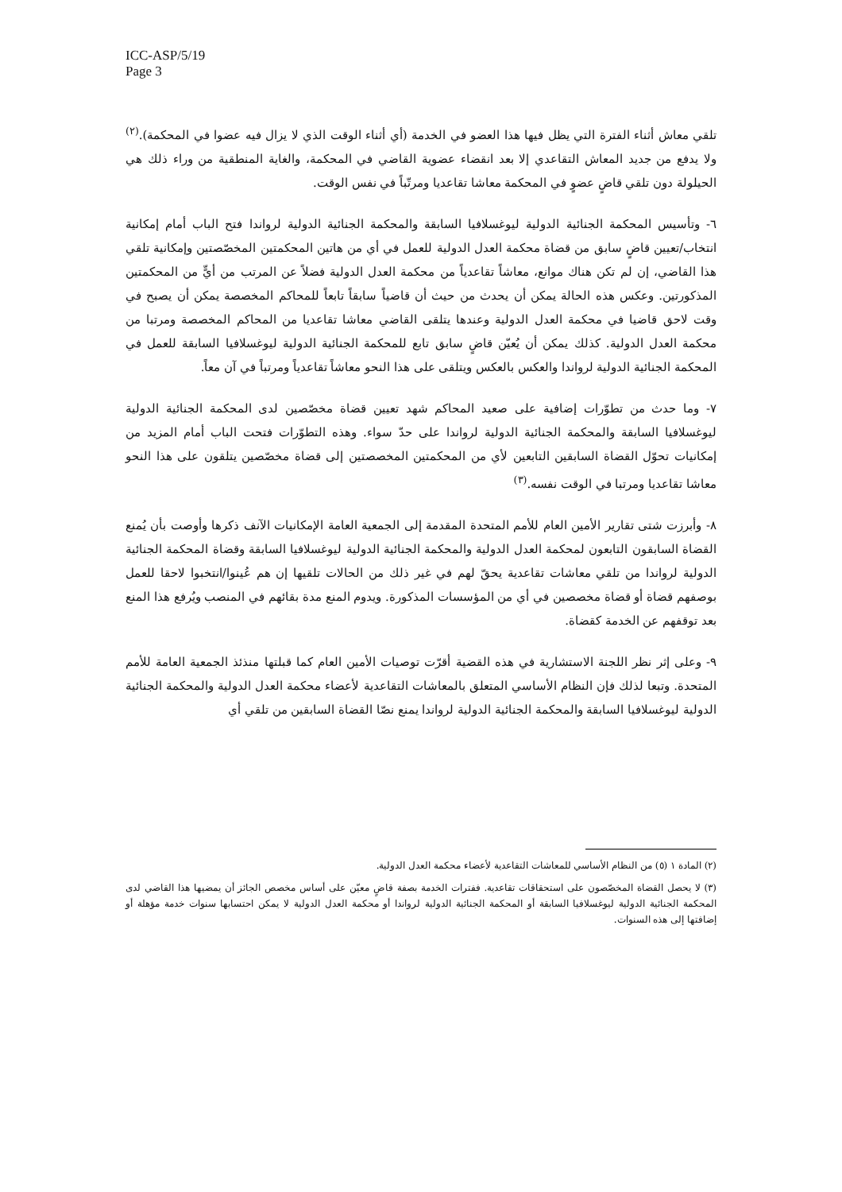ICC-ASP/5/19
Page 3
تلقي معاش أثناء الفترة التي يظل فيها هذا العضو في الخدمة (أي أثناء الوقت الذي لا يزال فيه عضوا في المحكمة).<sup>(٢)</sup> ولا يدفع من جديد المعاش التقاعدي إلا بعد انقضاء عضوية القاضي في المحكمة، والغاية المنطقية من وراء ذلك هي الحيلولة دون تلقي قاضٍ عضوٍ في المحكمة معاشا تقاعديا ومرتّباً في نفس الوقت.
٦- وتأسيس المحكمة الجنائية الدولية ليوغسلافيا السابقة والمحكمة الجنائية الدولية لرواندا فتح الباب أمام إمكانية انتخاب/تعيين قاضٍ سابق من قضاة محكمة العدل الدولية للعمل في أي من هاتين المحكمتين المخصّصتين وإمكانية تلقي هذا القاضي، إن لم تكن هناك موانع، معاشاً تقاعدياً من محكمة العدل الدولية فضلاً عن المرتب من أيٍّ من المحكمتين المذكورتين. وعكس هذه الحالة يمكن أن يحدث من حيث أن قاضياً سابقاً تابعاً للمحاكم المخصصة يمكن أن يصبح في وقت لاحق قاضيا في محكمة العدل الدولية وعندها يتلقى القاضي معاشا تقاعديا من المحاكم المخصصة ومرتبا من محكمة العدل الدولية. كذلك يمكن أن يُعيّن قاضٍ سابق تابع للمحكمة الجنائية الدولية ليوغسلافيا السابقة للعمل في المحكمة الجنائية الدولية لرواندا والعكس بالعكس ويتلقى على هذا النحو معاشاً تقاعدياً ومرتباً في آن معاً.
٧- وما حدث من تطوّرات إضافية على صعيد المحاكم شهد تعيين قضاة مخصّصين لدى المحكمة الجنائية الدولية ليوغسلافيا السابقة والمحكمة الجنائية الدولية لرواندا على حدّ سواء. وهذه التطوّرات فتحت الباب أمام المزيد من إمكانيات تحوّل القضاة السابقين التابعين لأي من المحكمتين المخصصتين إلى قضاة مخصّصين يتلقون على هذا النحو معاشا تقاعديا ومرتبا في الوقت نفسه.<sup>(٣)</sup>
٨- وأبرزت شتى تقارير الأمين العام للأمم المتحدة المقدمة إلى الجمعية العامة الإمكانيات الآنف ذكرها وأوصت بأن يُمنع القضاة السابقون التابعون لمحكمة العدل الدولية والمحكمة الجنائية الدولية ليوغسلافيا السابقة وقضاة المحكمة الجنائية الدولية لرواندا من تلقي معاشات تقاعدية يحقّ لهم في غير ذلك من الحالات تلقيها إن هم عُينوا/انتخبوا لاحقا للعمل بوصفهم قضاة أو قضاة مخصصين في أي من المؤسسات المذكورة. ويدوم المنع مدة بقائهم في المنصب ويُرفع هذا المنع بعد توقفهم عن الخدمة كقضاة.
٩- وعلى إثر نظر اللجنة الاستشارية في هذه القضية أقرّت توصيات الأمين العام كما قبلتها منذئذ الجمعية العامة للأمم المتحدة. وتبعا لذلك فإن النظام الأساسي المتعلق بالمعاشات التقاعدية لأعضاء محكمة العدل الدولية والمحكمة الجنائية الدولية ليوغسلافيا السابقة والمحكمة الجنائية الدولية لرواندا يمنع نصّا القضاة السابقين من تلقي أي
(٢) المادة ١ (٥) من النظام الأساسي للمعاشات التقاعدية لأعضاء محكمة العدل الدولية.
(٣) لا يحصل القضاة المخصّصون على استحقاقات تقاعدية. ففترات الخدمة بصفة قاضٍ معيّن على أساس مخصص الجائز أن يمضيها هذا القاضي لدى المحكمة الجنائية الدولية ليوغسلافيا السابقة أو المحكمة الجنائية الدولية لرواندا أو محكمة العدل الدولية لا يمكن احتسابها سنوات خدمة مؤهلة أو إضافتها إلى هذه السنوات.